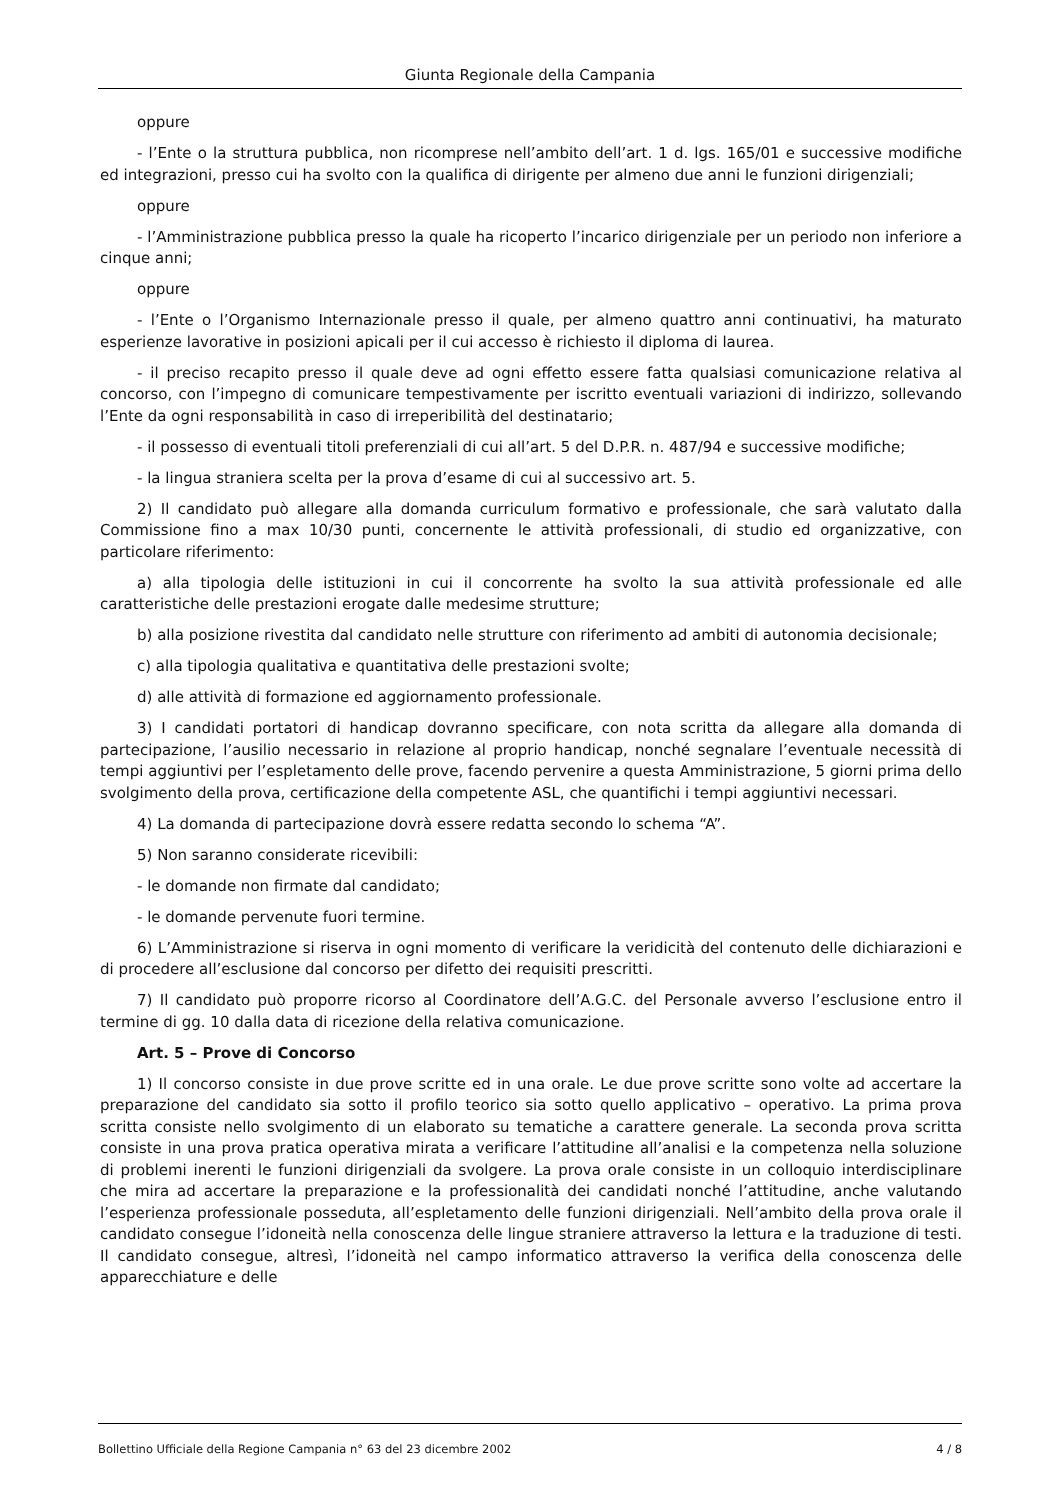Giunta Regionale della Campania
oppure
- l’Ente o la struttura pubblica, non ricomprese nell’ambito dell’art. 1 d. lgs. 165/01 e successive modifiche ed integrazioni, presso cui ha svolto con la qualifica di dirigente per almeno due anni le funzioni dirigenziali;
oppure
- l’Amministrazione pubblica presso la quale ha ricoperto l’incarico dirigenziale per un periodo non inferiore a cinque anni;
oppure
- l’Ente o l’Organismo Internazionale presso il quale, per almeno quattro anni continuativi, ha maturato esperienze lavorative in posizioni apicali per il cui accesso è richiesto il diploma di laurea.
- il preciso recapito presso il quale deve ad ogni effetto essere fatta qualsiasi comunicazione relativa al concorso, con l’impegno di comunicare tempestivamente per iscritto eventuali variazioni di indirizzo, sollevando l’Ente da ogni responsabilità in caso di irreperibilità del destinatario;
- il possesso di eventuali titoli preferenziali di cui all’art. 5 del D.P.R. n. 487/94 e successive modifiche;
- la lingua straniera scelta per la prova d’esame di cui al successivo art. 5.
2) Il candidato può allegare alla domanda curriculum formativo e professionale, che sarà valutato dalla Commissione fino a max 10/30 punti, concernente le attività professionali, di studio ed organizzative, con particolare riferimento:
a) alla tipologia delle istituzioni in cui il concorrente ha svolto la sua attività professionale ed alle caratteristiche delle prestazioni erogate dalle medesime strutture;
b) alla posizione rivestita dal candidato nelle strutture con riferimento ad ambiti di autonomia decisionale;
c) alla tipologia qualitativa e quantitativa delle prestazioni svolte;
d) alle attività di formazione ed aggiornamento professionale.
3) I candidati portatori di handicap dovranno specificare, con nota scritta da allegare alla domanda di partecipazione, l’ausilio necessario in relazione al proprio handicap, nonché segnalare l’eventuale necessità di tempi aggiuntivi per l’espletamento delle prove, facendo pervenire a questa Amministrazione, 5 giorni prima dello svolgimento della prova, certificazione della competente ASL, che quantifichi i tempi aggiuntivi necessari.
4) La domanda di partecipazione dovrà essere redatta secondo lo schema “A”.
5) Non saranno considerate ricevibili:
- le domande non firmate dal candidato;
- le domande pervenute fuori termine.
6) L’Amministrazione si riserva in ogni momento di verificare la veridicità del contenuto delle dichiarazioni e di procedere all’esclusione dal concorso per difetto dei requisiti prescritti.
7) Il candidato può proporre ricorso al Coordinatore dell’A.G.C. del Personale avverso l’esclusione entro il termine di gg. 10 dalla data di ricezione della relativa comunicazione.
Art. 5 – Prove di Concorso
1) Il concorso consiste in due prove scritte ed in una orale. Le due prove scritte sono volte ad accertare la preparazione del candidato sia sotto il profilo teorico sia sotto quello applicativo – operativo. La prima prova scritta consiste nello svolgimento di un elaborato su tematiche a carattere generale. La seconda prova scritta consiste in una prova pratica operativa mirata a verificare l’attitudine all’analisi e la competenza nella soluzione di problemi inerenti le funzioni dirigenziali da svolgere. La prova orale consiste in un colloquio interdisciplinare che mira ad accertare la preparazione e la professionalità dei candidati nonché l’attitudine, anche valutando l’esperienza professionale posseduta, all’espletamento delle funzioni dirigenziali. Nell’ambito della prova orale il candidato consegue l’idoneità nella conoscenza delle lingue straniere attraverso la lettura e la traduzione di testi. Il candidato consegue, altresì, l’idoneità nel campo informatico attraverso la verifica della conoscenza delle apparecchiature e delle
Bollettino Ufficiale della Regione Campania n° 63 del 23 dicembre 2002 4 / 8